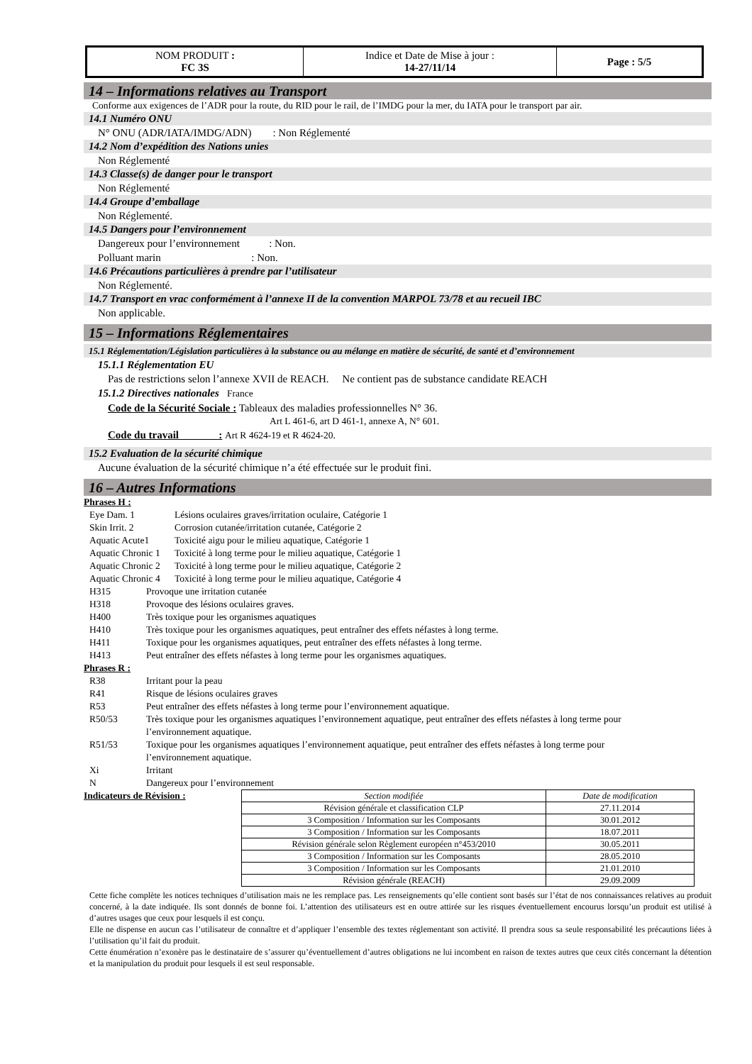| NOM PRODUIT : FC 3S | Indice et Date de Mise à jour : 14-27/11/14 | Page : 5/5 |
14 – Informations relatives au Transport
Conforme aux exigences de l’ADR pour la route, du RID pour le rail, de l’IMDG pour la mer, du IATA pour le transport par air.
14.1 Numéro ONU
N° ONU (ADR/IATA/IMDG/ADN) : Non Réglementé
14.2 Nom d’expédition des Nations unies
Non Réglementé
14.3 Classe(s) de danger pour le transport
Non Réglementé
14.4 Groupe d’emballage
Non Réglementé.
14.5 Dangers pour l’environnement
Dangereux pour l’environnement : Non.
Polluant marin : Non.
14.6 Précautions particulières à prendre par l’utilisateur
Non Réglementé.
14.7 Transport en vrac conformément à l’annexe II de la convention MARPOL 73/78 et au recueil IBC
Non applicable.
15 – Informations Réglementaires
15.1 Réglementation/Législation particulières à la substance ou au mélange en matière de sécurité, de santé et d’environnement
15.1.1 Réglementation EU
Pas de restrictions selon l’annexe XVII de REACH. Ne contient pas de substance candidate REACH
15.1.2 Directives nationales France
Code de la Sécurité Sociale : Tableaux des maladies professionnelles N° 36.
Art L 461-6, art D 461-1, annexe A, N° 601.
Code du travail : Art R 4624-19 et R 4624-20.
15.2 Evaluation de la sécurité chimique
Aucune évaluation de la sécurité chimique n’a été effectuée sur le produit fini.
16 – Autres Informations
Phrases H :
Eye Dam. 1 Lésions oculaires graves/irritation oculaire, Catégorie 1
Skin Irrit. 2 Corrosion cutanée/irritation cutanée, Catégorie 2
Aquatic Acute1 Toxicité aigu pour le milieu aquatique, Catégorie 1
Aquatic Chronic 1 Toxicité à long terme pour le milieu aquatique, Catégorie 1
Aquatic Chronic 2 Toxicité à long terme pour le milieu aquatique, Catégorie 2
Aquatic Chronic 4 Toxicité à long terme pour le milieu aquatique, Catégorie 4
H315 Provoque une irritation cutanée
H318 Provoque des lésions oculaires graves.
H400 Très toxique pour les organismes aquatiques
H410 Très toxique pour les organismes aquatiques, peut entraîner des effets néfastes à long terme.
H411 Toxique pour les organismes aquatiques, peut entraîner des effets néfastes à long terme.
H413 Peut entraîner des effets néfastes à long terme pour les organismes aquatiques.
Phrases R :
R38 Irritant pour la peau
R41 Risque de lésions oculaires graves
R53 Peut entraîner des effets néfastes à long terme pour l’environnement aquatique.
R50/53 Très toxique pour les organismes aquatiques l’environnement aquatique, peut entraîner des effets néfastes à long terme pour l’environnement aquatique.
R51/53 Toxique pour les organismes aquatiques l’environnement aquatique, peut entraîner des effets néfastes à long terme pour l’environnement aquatique.
Xi Irritant
N Dangereux pour l’environnement
Indicateurs de Révision :
| Section modifiée | Date de modification |
| --- | --- |
| Révision générale et classification CLP | 27.11.2014 |
| 3 Composition / Information sur les Composants | 30.01.2012 |
| 3 Composition / Information sur les Composants | 18.07.2011 |
| Révision générale selon Règlement européen n°453/2010 | 30.05.2011 |
| 3 Composition / Information sur les Composants | 28.05.2010 |
| 3 Composition / Information sur les Composants | 21.01.2010 |
| Révision générale (REACH) | 29.09.2009 |
Cette fiche complète les notices techniques d’utilisation mais ne les remplace pas. Les renseignements qu’elle contient sont basés sur l’état de nos connaissances relatives au produit concerné, à la date indiquée. Ils sont donnés de bonne foi. L’attention des utilisateurs est en outre attirée sur les risques éventuellement encourus lorsqu’un produit est utilisé à d’autres usages que ceux pour lesquels il est conçu.
Elle ne dispense en aucun cas l’utilisateur de connaître et d’appliquer l’ensemble des textes réglementant son activité. Il prendra sous sa seule responsabilité les précautions liées à l’utilisation qu’il fait du produit.
Cette énumération n’exonère pas le destinataire de s’assurer qu’éventuellement d’autres obligations ne lui incombent en raison de textes autres que ceux cités concernant la détention et la manipulation du produit pour lesquels il est seul responsable.